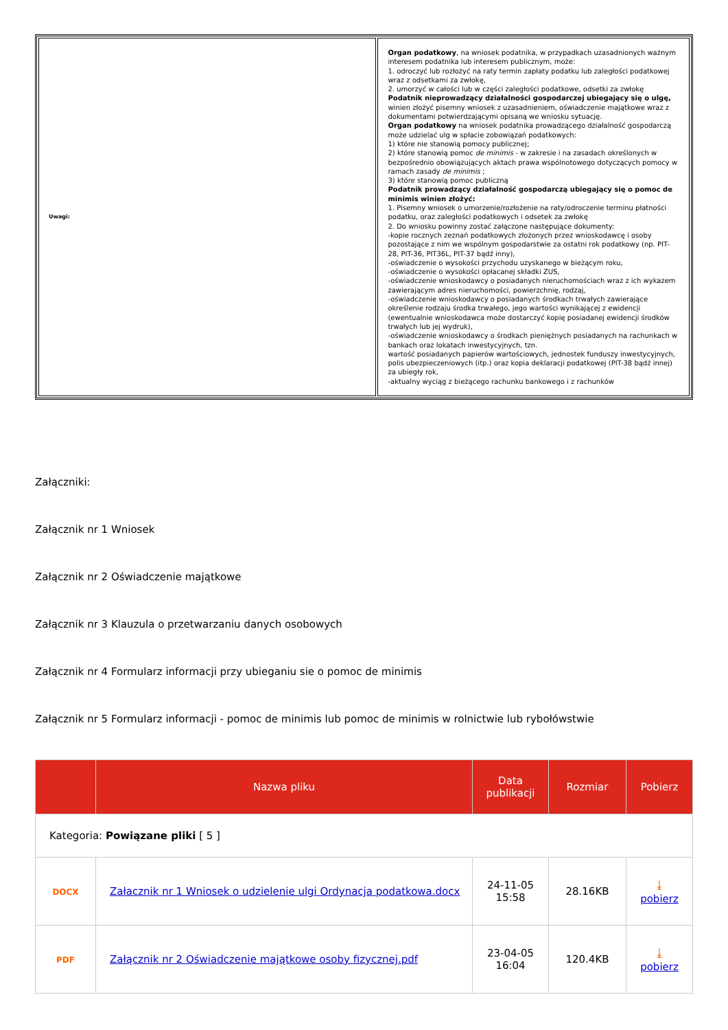| Uwagi: | Organ podatkowy , na wniosek podatnika, w przypadkach uzasadnionych ważnym interesem podatnika lub interesem publicznym, może: 1. odroczyć lub rozłożyć na raty termin zapłaty podatku lub zaległości podatkowej wraz z odsetkami za zwłokę, 2. umorzyć w całości lub w części zaległości podatkowe, odsetki za zwłokę Podatnik nieprowadzący działalności gospodarczej ubiegający się o ulgę, winien złożyć pisemny wniosek z uzasadnieniem, oświadczenie majątkowe wraz z dokumentami potwierdzającymi opisaną we wniosku sytuację. Organ podatkowy na wniosek podatnika prowadzącego działalność gospodarczą może udzielać ulg w spłacie zobowiązań podatkowych: 1) które nie stanowią pomocy publicznej; 2) które stanowią pomoc de minimis - w zakresie i na zasadach określonych w bezpośrednio obowiązujących aktach prawa wspólnotowego dotyczących pomocy w ramach zasady de minimis ; 3) które stanowią pomoc publiczną Podatnik prowadzący działalność gospodarczą ubiegający się o pomoc de minimis winien złożyć: 1. Pisemny wniosek o umorzenie/rozłożenie na raty/odroczenie terminu płatności podatku, oraz zaległości podatkowych i odsetek za zwłokę 2. Do wniosku powinny zostać załączone następujące dokumenty: -kopie rocznych zeznań podatkowych złożonych przez wnioskodawcę i osoby pozostające z nim we wspólnym gospodarstwie za ostatni rok podatkowy (np. PIT-28, PIT-36, PIT36L, PIT-37 bądź inny), -oświadczenie o wysokości przychodu uzyskanego w bieżącym roku, -oświadczenie o wysokości opłacanej składki ZUS, -oświadczenie wnioskodawcy o posiadanych nieruchomościach wraz z ich wykazem zawierającym adres nieruchomości, powierzchnię, rodzaj, -oświadczenie wnioskodawcy o posiadanych środkach trwałych zawierające określenie rodzaju środka trwałego, jego wartości wynikającej z ewidencji (ewentualnie wnioskodawca może dostarczyć kopię posiadanej ewidencji środków trwałych lub jej wydruk), -oświadczenie wnioskodawcy o środkach pieniężnych posiadanych na rachunkach w bankach oraz lokatach inwestycyjnych, tzn. wartość posiadanych papierów wartościowych, jednostek funduszy inwestycyjnych, polis ubezpieczeniowych (itp.) oraz kopia deklaracji podatkowej (PIT-38 bądź innej) za ubiegły rok, -aktualny wyciąg z bieżącego rachunku bankowego i z rachunków |
Załączniki:
Załącznik nr 1 Wniosek
Załącznik nr 2 Oświadczenie majątkowe
Załącznik nr 3 Klauzula o przetwarzaniu danych osobowych
Załącznik nr 4 Formularz informacji przy ubieganiu sie o pomoc de minimis
Załącznik nr 5 Formularz informacji - pomoc de minimis lub pomoc de minimis w rolnictwie lub rybołówstwie
| | Nazwa pliku | Data publikacji | Rozmiar | Pobierz |
| --- | --- | --- | --- | --- |
| Kategoria: Powiązane pliki [ 5 ] | | | | |
| DOCX | Załacznik nr 1 Wniosek o udzielenie ulgi Ordynacja podatkowa.docx | 24-11-05 15:58 | 28.16KB | ⤓ pobierz |
| PDF | Załącznik nr 2 Oświadczenie majątkowe osoby fizycznej.pdf | 23-04-05 16:04 | 120.4KB | ⤓ pobierz |